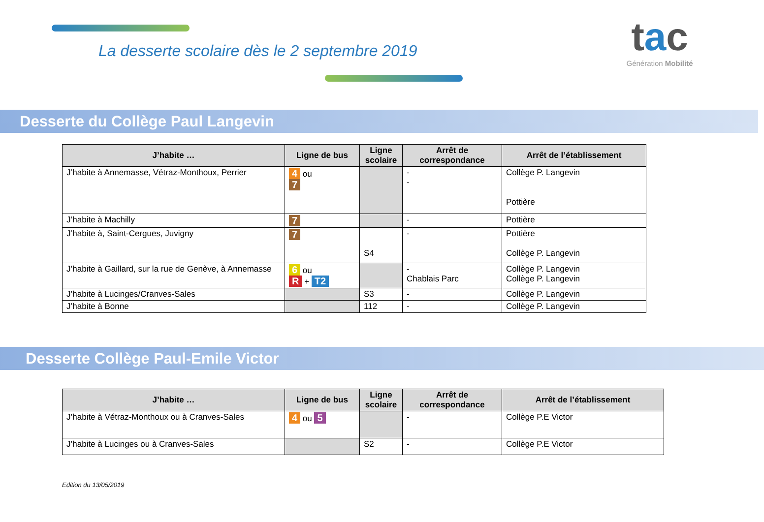La desserte scolaire dès le 2 septembre 2019
tac
Génération Mobilité
Desserte du Collège Paul Langevin
| J’habite … | Ligne de bus | Ligne scolaire | Arrêt de correspondance | Arrêt de l’établissement |
| --- | --- | --- | --- | --- |
| J’habite à Annemasse, Vétraz-Monthoux, Perrier | 4 ou 7 | | - - | Collège P. Langevin Pottière |
| J’habite à Machilly | 7 | | - | Pottière |
| J’habite à, Saint-Cergues, Juvigny | 7 | S4 | - | Pottière Collège P. Langevin |
| J’habite à Gaillard, sur la rue de Genève, à Annemasse | 6 ou R + T2 | | - Chablais Parc | Collège P. Langevin Collège P. Langevin |
| J’habite à Lucinges/Cranves-Sales | | S3 | - | Collège P. Langevin |
| J’habite à Bonne | | 112 | - | Collège P. Langevin |
Desserte Collège Paul-Emile Victor
| J’habite … | Ligne de bus | Ligne scolaire | Arrêt de correspondance | Arrêt de l’établissement |
| --- | --- | --- | --- | --- |
| J’habite à Vétraz-Monthoux ou à Cranves-Sales | 4 ou 5 | | - | Collège P.E Victor |
| J’habite à Lucinges ou à Cranves-Sales | | S2 | - | Collège P.E Victor |
Edition du 13/05/2019